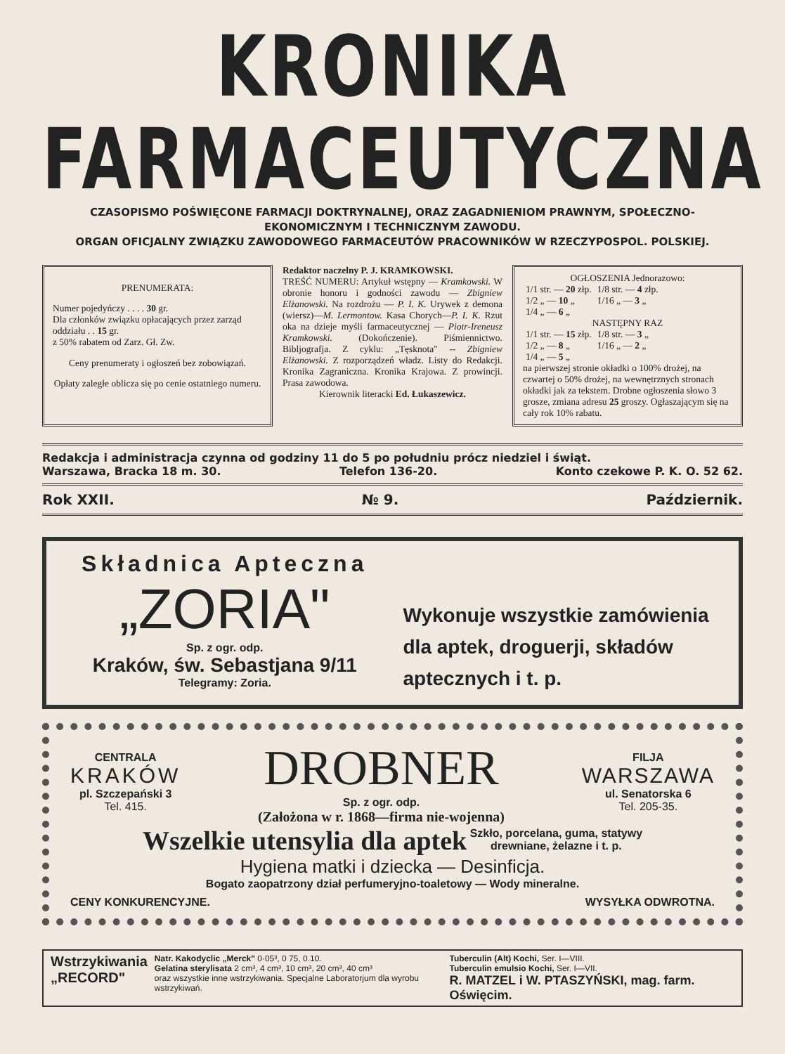KRONIKA FARMACEUTYCZNA
CZASOPISMO POŚWIĘCONE FARMACJI DOKTRYNALNEJ, ORAZ ZAGADNIENIOM PRAWNYM, SPOŁECZNO-EKONOMICZNYM I TECHNICZNYM ZAWODU.
ORGAN OFICJALNY ZWIĄZKU ZAWODOWEGO FARMACEUTÓW PRACOWNIKÓW W RZECZYPOSPOL. POLSKIEJ.
PRENUMERATA:
Numer pojedyńczy . . . . 30 gr.
Dla członków związku opłacających przez zarząd oddziału . . 15 gr.
z 50% rabatem od Zarz. Gł. Zw.
Ceny prenumeraty i ogłoszeń bez zobowiązań.
Opłaty zaległe oblicza się po cenie ostatniego numeru.
Redaktor naczelny P. J. KRAMKOWSKI.
TREŚĆ NUMERU: Artykuł wstępny — Kramkowski. W obronie honoru i godności zawodu — Zbigniew Elżanowski. Na rozdrożu — P. I. K. Urywek z demona (wiersz)—M. Lermontow. Kasa Chorych—P. I. K. Rzut oka na dzieje myśli farmaceutycznej — Piotr-Ireneusz Kramkowski. (Dokończenie). Piśmiennictwo. Bibljografja. Z cyklu: „Tęsknota" -- Zbigniew Elżanowski. Z rozporządzeń władz. Listy do Redakcji. Kronika Zagraniczna. Kronika Krajowa. Z prowincji. Prasa zawodowa.
Kierownik literacki Ed. Łukaszewicz.
OGŁOSZENIA Jednorazowo:
| 1/1 str. — 20 złp. | 1/8 str. — 4 złp. |
| 1/2 „ — 10 „ | 1/16 „ — 3 „ |
| 1/4 „ — 6 „ | |
NASTĘPNY RAZ
| 1/1 str. — 15 złp. | 1/8 str. — 3 „ |
| 1/2 „ — 8 „ | 1/16 „ — 2 „ |
| 1/4 „ — 5 „ | |
na pierwszej stronie okładki o 100% drożej, na czwartej o 50% drożej, na wewnętrznych stronach okładki jak za tekstem. Drobne ogłoszenia słowo 3 grosze, zmiana adresu 25 groszy. Ogłaszającym się na cały rok 10% rabatu.
Redakcja i administracja czynna od godziny 11 do 5 po południu prócz niedziel i świąt.
Warszawa, Bracka 18 m. 30. Telefon 136-20. Konto czekowe P. K. O. 52 62.
Rok XXII. № 9. Październik.
Składnica Apteczna
„ZORIA"
Sp. z ogr. odp.
Kraków, św. Sebastjana 9/11
Telegramy: Zoria.
Wykonuje wszystkie zamówienia dla aptek, droguerji, składów aptecznych i t. p.
CENTRALA
KRAKÓW
pl. Szczepański 3
Tel. 415.
DROBNER
Sp. z ogr. odp.
(Założona w r. 1868—firma nie-wojenna)
FILJA
WARSZAWA
ul. Senatorska 6
Tel. 205-35.
Wszelkie utensylia dla aptek Szkło, porcelana, guma, statywy
drewniane, żelazne i t. p.
Hygiena matki i dziecka — Desinficja.
Bogato zaopatrzony dział perfumeryjno-toaletowy — Wody mineralne.
CENY KONKURENCYJNE. WYSYŁKA ODWROTNA.
Wstrzykiwania
„RECORD"
Natr. Kakodyclic „Merck" 0·05³, 0 75, 0.10.
Gelatina sterylisata 2 cm³, 4 cm³, 10 cm³, 20 cm³, 40 cm³
oraz wszystkie inne wstrzykiwania. Specjalne Laboratorjum dla wyrobu wstrzykiwań.
Tuberculin (Alt) Kochi, Ser. I—VIII.
Tuberculin emulsio Kochi, Ser. I—VII.
R. MATZEL i W. PTASZYŃSKI, mag. farm. Oświęcim.